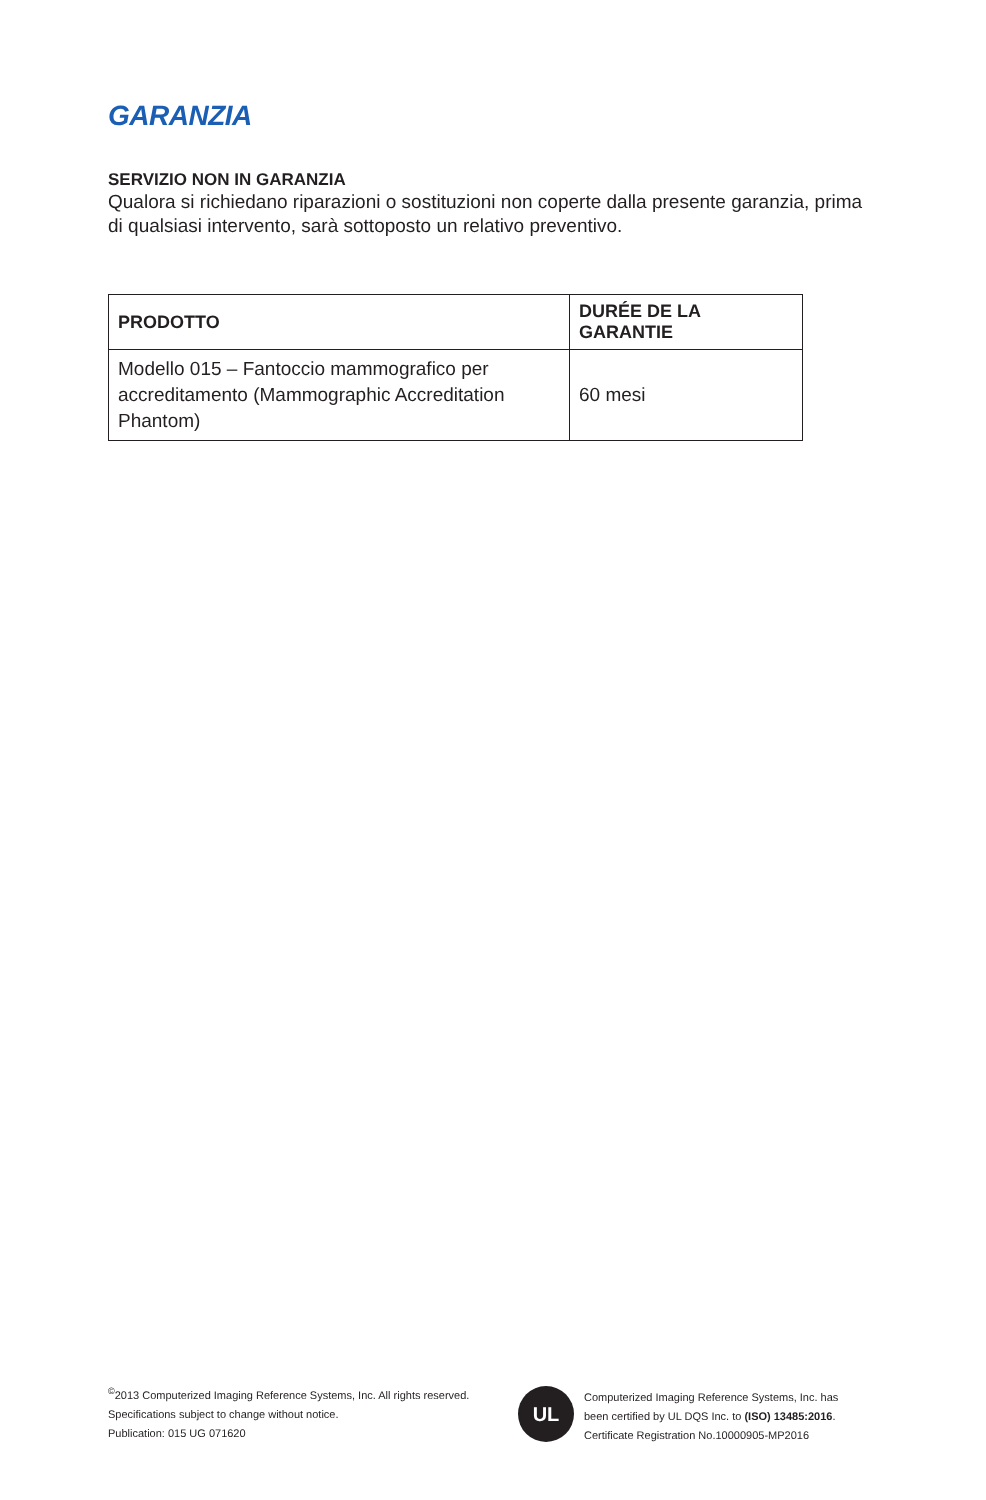GARANZIA
SERVIZIO NON IN GARANZIA
Qualora si richiedano riparazioni o sostituzioni non coperte dalla presente garanzia, prima di qualsiasi intervento, sarà sottoposto un relativo preventivo.
| PRODOTTO | DURÉE DE LA GARANTIE |
| --- | --- |
| Modello 015 – Fantoccio mammografico per accreditamento (Mammographic Accreditation Phantom) | 60 mesi |
<sup>©</sup>2013 Computerized Imaging Reference Systems, Inc. All rights reserved.
Specifications subject to change without notice.
Publication: 015 UG 071620
UL
Computerized Imaging Reference Systems, Inc. has
been certified by UL DQS Inc. to (ISO) 13485:2016.
Certificate Registration No.10000905-MP2016